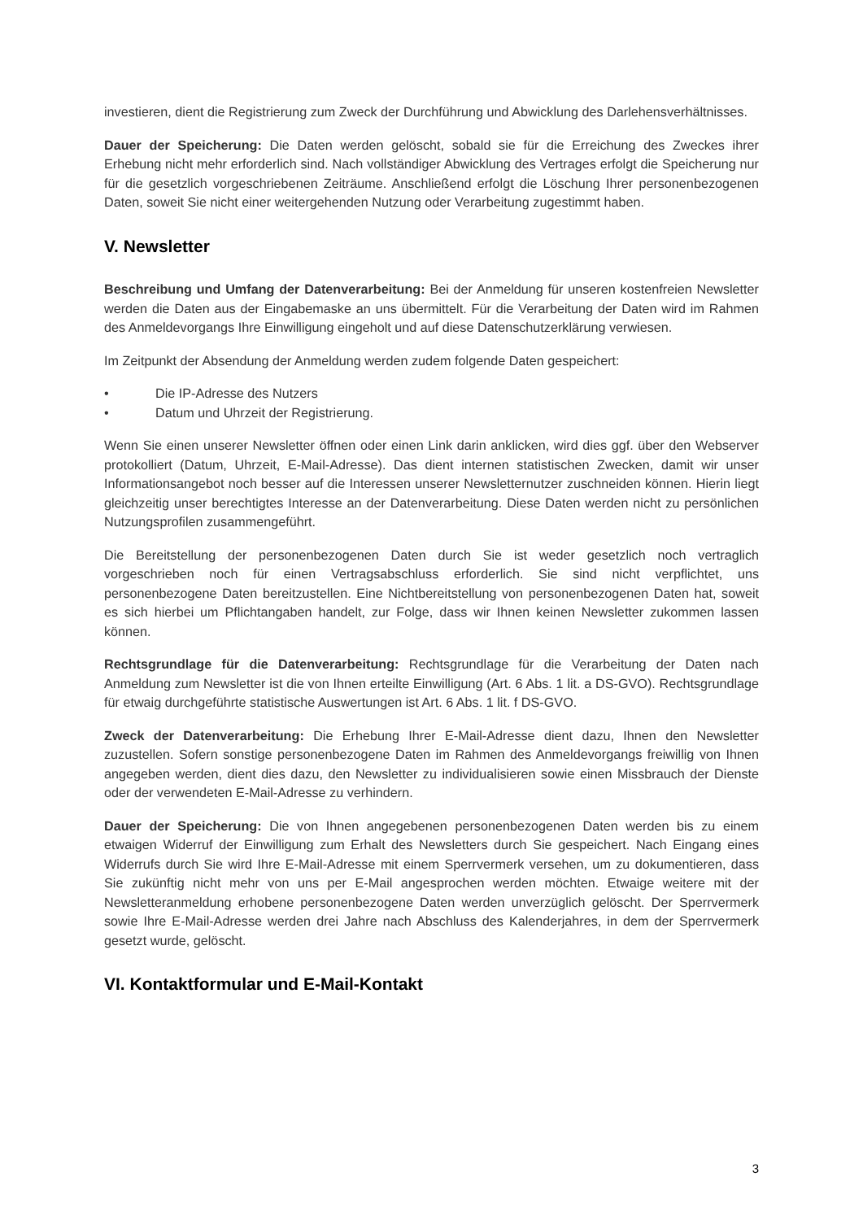investieren, dient die Registrierung zum Zweck der Durchführung und Abwicklung des Darlehensverhältnisses.
Dauer der Speicherung: Die Daten werden gelöscht, sobald sie für die Erreichung des Zweckes ihrer Erhebung nicht mehr erforderlich sind. Nach vollständiger Abwicklung des Vertrages erfolgt die Speicherung nur für die gesetzlich vorgeschriebenen Zeiträume. Anschließend erfolgt die Löschung Ihrer personenbezogenen Daten, soweit Sie nicht einer weitergehenden Nutzung oder Verarbeitung zugestimmt haben.
V. Newsletter
Beschreibung und Umfang der Datenverarbeitung: Bei der Anmeldung für unseren kostenfreien Newsletter werden die Daten aus der Eingabemaske an uns übermittelt. Für die Verarbeitung der Daten wird im Rahmen des Anmeldevorgangs Ihre Einwilligung eingeholt und auf diese Datenschutzerklärung verwiesen.
Im Zeitpunkt der Absendung der Anmeldung werden zudem folgende Daten gespeichert:
• Die IP-Adresse des Nutzers
• Datum und Uhrzeit der Registrierung.
Wenn Sie einen unserer Newsletter öffnen oder einen Link darin anklicken, wird dies ggf. über den Webserver protokolliert (Datum, Uhrzeit, E-Mail-Adresse). Das dient internen statistischen Zwecken, damit wir unser Informationsangebot noch besser auf die Interessen unserer Newsletternutzer zuschneiden können. Hierin liegt gleichzeitig unser berechtigtes Interesse an der Datenverarbeitung. Diese Daten werden nicht zu persönlichen Nutzungsprofilen zusammengeführt.
Die Bereitstellung der personenbezogenen Daten durch Sie ist weder gesetzlich noch vertraglich vorgeschrieben noch für einen Vertragsabschluss erforderlich. Sie sind nicht verpflichtet, uns personenbezogene Daten bereitzustellen. Eine Nichtbereitstellung von personenbezogenen Daten hat, soweit es sich hierbei um Pflichtangaben handelt, zur Folge, dass wir Ihnen keinen Newsletter zukommen lassen können.
Rechtsgrundlage für die Datenverarbeitung: Rechtsgrundlage für die Verarbeitung der Daten nach Anmeldung zum Newsletter ist die von Ihnen erteilte Einwilligung (Art. 6 Abs. 1 lit. a DS-GVO). Rechtsgrundlage für etwaig durchgeführte statistische Auswertungen ist Art. 6 Abs. 1 lit. f DS-GVO.
Zweck der Datenverarbeitung: Die Erhebung Ihrer E-Mail-Adresse dient dazu, Ihnen den Newsletter zuzustellen. Sofern sonstige personenbezogene Daten im Rahmen des Anmeldevorgangs freiwillig von Ihnen angegeben werden, dient dies dazu, den Newsletter zu individualisieren sowie einen Missbrauch der Dienste oder der verwendeten E-Mail-Adresse zu verhindern.
Dauer der Speicherung: Die von Ihnen angegebenen personenbezogenen Daten werden bis zu einem etwaigen Widerruf der Einwilligung zum Erhalt des Newsletters durch Sie gespeichert. Nach Eingang eines Widerrufs durch Sie wird Ihre E-Mail-Adresse mit einem Sperrvermerk versehen, um zu dokumentieren, dass Sie zukünftig nicht mehr von uns per E-Mail angesprochen werden möchten. Etwaige weitere mit der Newsletteranmeldung erhobene personenbezogene Daten werden unverzüglich gelöscht. Der Sperrvermerk sowie Ihre E-Mail-Adresse werden drei Jahre nach Abschluss des Kalenderjahres, in dem der Sperrvermerk gesetzt wurde, gelöscht.
VI. Kontaktformular und E-Mail-Kontakt
3